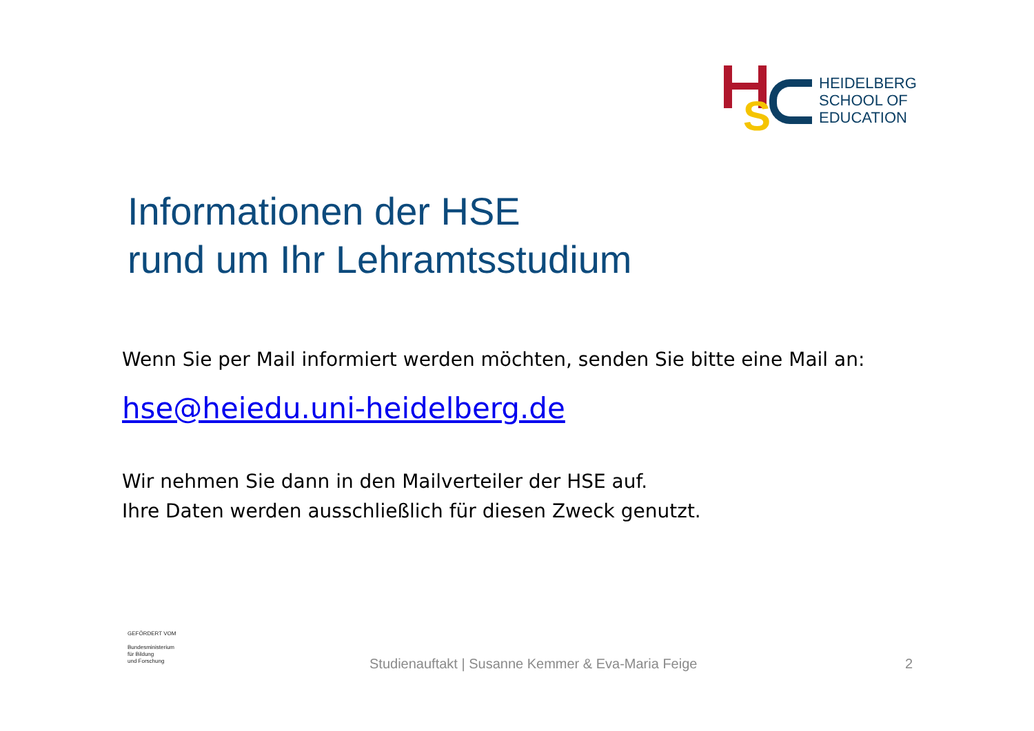S
HEIDELBERG
SCHOOL OF
EDUCATION
Informationen der HSE
rund um Ihr Lehramtsstudium
Wenn Sie per Mail informiert werden möchten, senden Sie bitte eine Mail an:
hse@heiedu.uni-heidelberg.de
Wir nehmen Sie dann in den Mailverteiler der HSE auf.
Ihre Daten werden ausschließlich für diesen Zweck genutzt.
GEFÖRDERT VOM
Bundesministerium
für Bildung
und Forschung
Studienauftakt | Susanne Kemmer & Eva-Maria Feige
2